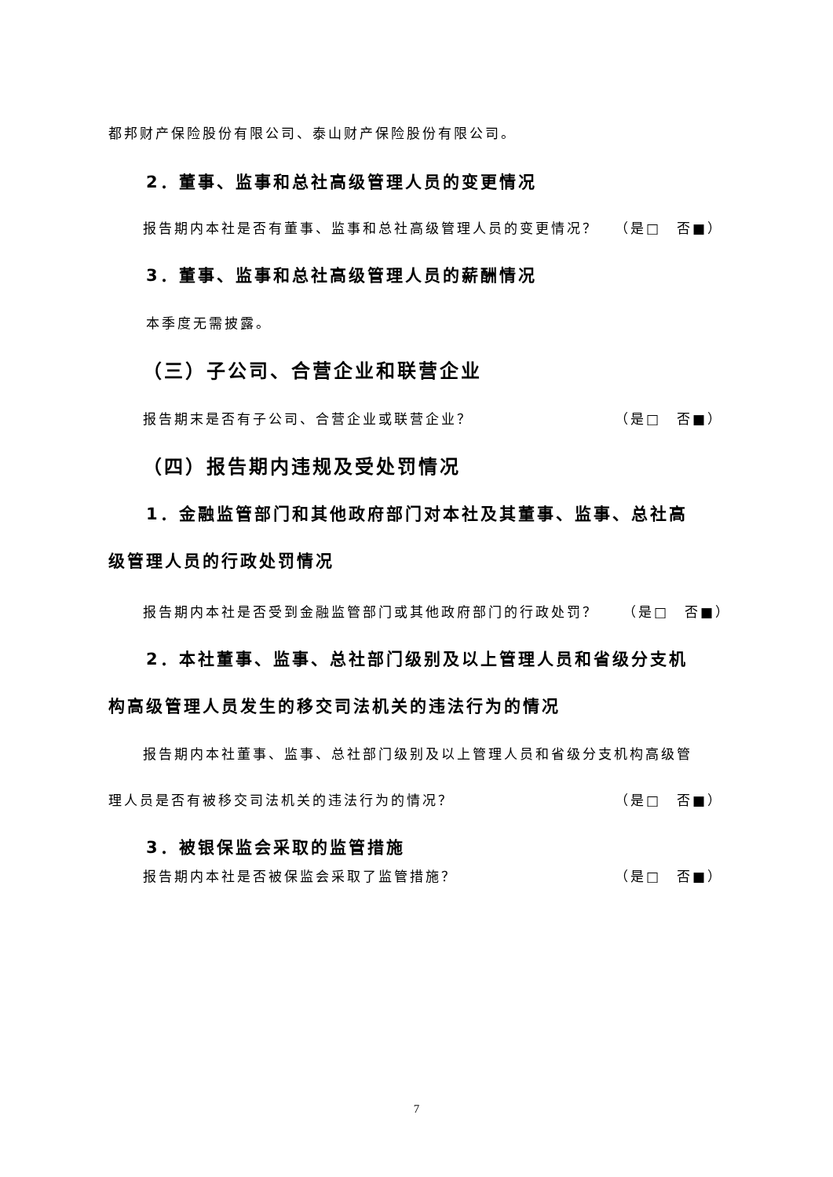都邦财产保险股份有限公司、泰山财产保险股份有限公司。
2．董事、监事和总社高级管理人员的变更情况
报告期内本社是否有董事、监事和总社高级管理人员的变更情况？ （是□　否■）
3．董事、监事和总社高级管理人员的薪酬情况
本季度无需披露。
（三）子公司、合营企业和联营企业
报告期末是否有子公司、合营企业或联营企业？ （是□　否■）
（四）报告期内违规及受处罚情况
1．金融监管部门和其他政府部门对本社及其董事、监事、总社高
级管理人员的行政处罚情况
报告期内本社是否受到金融监管部门或其他政府部门的行政处罚？ （是□　否■）
2．本社董事、监事、总社部门级别及以上管理人员和省级分支机
构高级管理人员发生的移交司法机关的违法行为的情况
报告期内本社董事、监事、总社部门级别及以上管理人员和省级分支机构高级管
理人员是否有被移交司法机关的违法行为的情况？ （是□　否■）
3．被银保监会采取的监管措施
报告期内本社是否被保监会采取了监管措施？ （是□　否■）
7